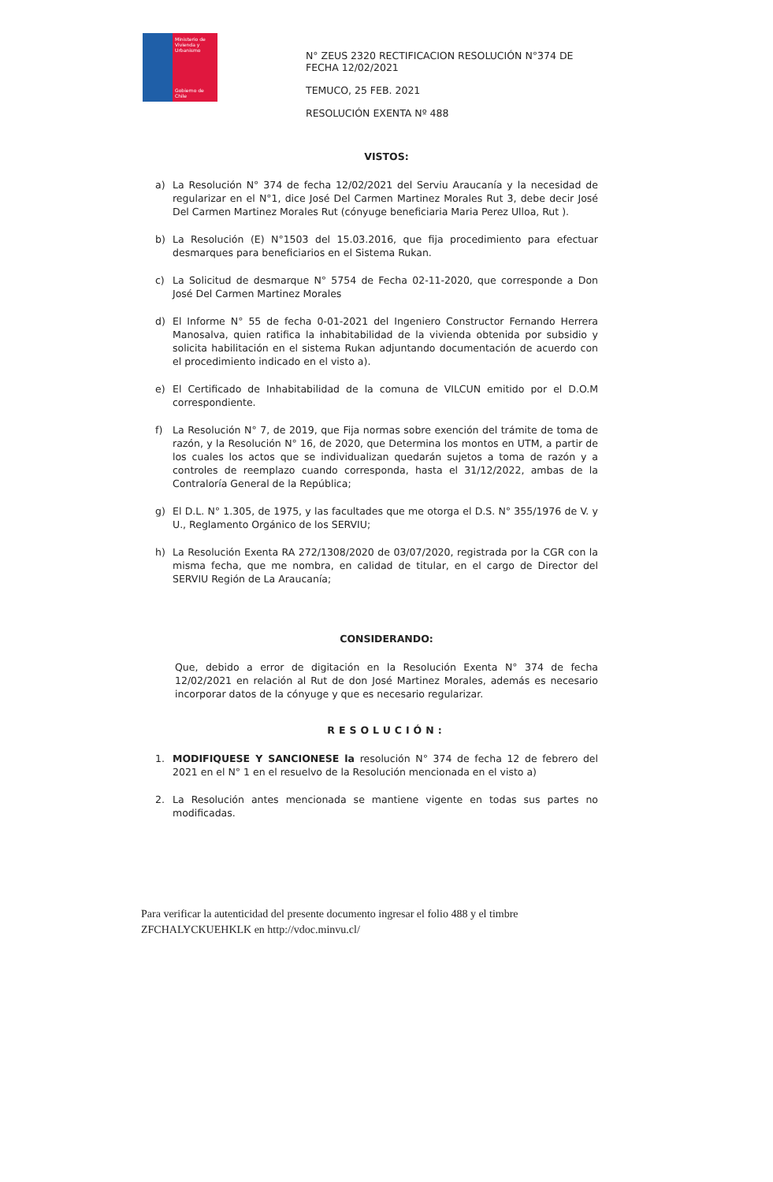Ministerio de Vivienda y Urbanismo
Gobierno de Chile
N° ZEUS 2320 RECTIFICACION RESOLUCIÓN N°374 DE FECHA 12/02/2021
TEMUCO, 25 FEB. 2021
RESOLUCIÓN EXENTA Nº 488
VISTOS:
a) La Resolución N° 374 de fecha 12/02/2021 del Serviu Araucanía y la necesidad de regularizar en el N°1, dice José Del Carmen Martinez Morales Rut 3, debe decir José Del Carmen Martinez Morales Rut (cónyuge beneficiaria Maria Perez Ulloa, Rut ).
b) La Resolución (E) N°1503 del 15.03.2016, que fija procedimiento para efectuar desmarques para beneficiarios en el Sistema Rukan.
c) La Solicitud de desmarque N° 5754 de Fecha 02-11-2020, que corresponde a Don José Del Carmen Martinez Morales
d) El Informe N° 55 de fecha 0-01-2021 del Ingeniero Constructor Fernando Herrera Manosalva, quien ratifica la inhabitabilidad de la vivienda obtenida por subsidio y solicita habilitación en el sistema Rukan adjuntando documentación de acuerdo con el procedimiento indicado en el visto a).
e) El Certificado de Inhabitabilidad de la comuna de VILCUN emitido por el D.O.M correspondiente.
f) La Resolución N° 7, de 2019, que Fija normas sobre exención del trámite de toma de razón, y la Resolución N° 16, de 2020, que Determina los montos en UTM, a partir de los cuales los actos que se individualizan quedarán sujetos a toma de razón y a controles de reemplazo cuando corresponda, hasta el 31/12/2022, ambas de la Contraloría General de la República;
g) El D.L. N° 1.305, de 1975, y las facultades que me otorga el D.S. N° 355/1976 de V. y U., Reglamento Orgánico de los SERVIU;
h) La Resolución Exenta RA 272/1308/2020 de 03/07/2020, registrada por la CGR con la misma fecha, que me nombra, en calidad de titular, en el cargo de Director del SERVIU Región de La Araucanía;
CONSIDERANDO:
Que, debido a error de digitación en la Resolución Exenta N° 374 de fecha 12/02/2021 en relación al Rut de don José Martinez Morales, además es necesario incorporar datos de la cónyuge y que es necesario regularizar.
RESOLUCIÓN:
1. MODIFIQUESE Y SANCIONESE la resolución N° 374 de fecha 12 de febrero del 2021 en el N° 1 en el resuelvo de la Resolución mencionada en el visto a)
2. La Resolución antes mencionada se mantiene vigente en todas sus partes no modificadas.
Para verificar la autenticidad del presente documento ingresar el folio 488 y el timbre
ZFCHALYCKUEHKLK en http://vdoc.minvu.cl/